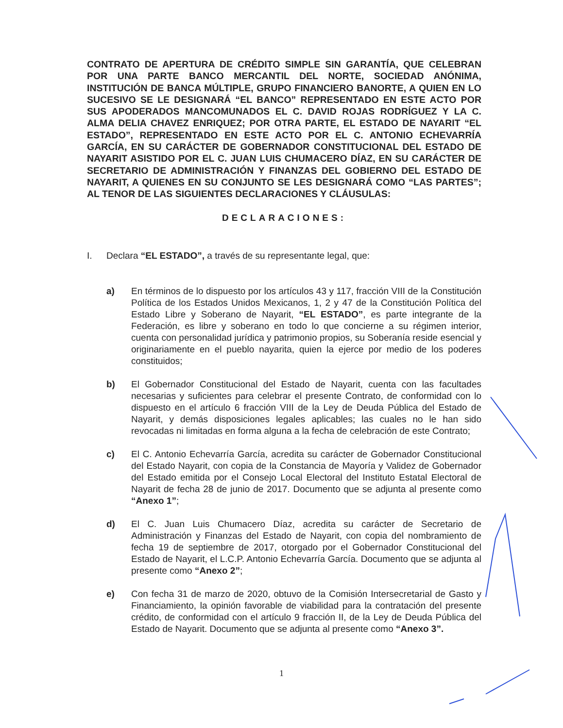CONTRATO DE APERTURA DE CRÉDITO SIMPLE SIN GARANTÍA, QUE CELEBRAN POR UNA PARTE BANCO MERCANTIL DEL NORTE, SOCIEDAD ANÓNIMA, INSTITUCIÓN DE BANCA MÚLTIPLE, GRUPO FINANCIERO BANORTE, A QUIEN EN LO SUCESIVO SE LE DESIGNARÁ “EL BANCO” REPRESENTADO EN ESTE ACTO POR SUS APODERADOS MANCOMUNADOS EL C. DAVID ROJAS RODRÍGUEZ Y LA C. ALMA DELIA CHAVEZ ENRIQUEZ; POR OTRA PARTE, EL ESTADO DE NAYARIT “EL ESTADO”, REPRESENTADO EN ESTE ACTO POR EL C. ANTONIO ECHEVARRÍA GARCÍA, EN SU CARÁCTER DE GOBERNADOR CONSTITUCIONAL DEL ESTADO DE NAYARIT ASISTIDO POR EL C. JUAN LUIS CHUMACERO DÍAZ, EN SU CARÁCTER DE SECRETARIO DE ADMINISTRACIÓN Y FINANZAS DEL GOBIERNO DEL ESTADO DE NAYARIT, A QUIENES EN SU CONJUNTO SE LES DESIGNARÁ COMO “LAS PARTES”; AL TENOR DE LAS SIGUIENTES DECLARACIONES Y CLÁUSULAS:
DECLARACIONES:
I. Declara “EL ESTADO”, a través de su representante legal, que:
a) En términos de lo dispuesto por los artículos 43 y 117, fracción VIII de la Constitución Política de los Estados Unidos Mexicanos, 1, 2 y 47 de la Constitución Política del Estado Libre y Soberano de Nayarit, “EL ESTADO”, es parte integrante de la Federación, es libre y soberano en todo lo que concierne a su régimen interior, cuenta con personalidad jurídica y patrimonio propios, su Soberanía reside esencial y originariamente en el pueblo nayarita, quien la ejerce por medio de los poderes constituidos;
b) El Gobernador Constitucional del Estado de Nayarit, cuenta con las facultades necesarias y suficientes para celebrar el presente Contrato, de conformidad con lo dispuesto en el artículo 6 fracción VIII de la Ley de Deuda Pública del Estado de Nayarit, y demás disposiciones legales aplicables; las cuales no le han sido revocadas ni limitadas en forma alguna a la fecha de celebración de este Contrato;
c) El C. Antonio Echevarría García, acredita su carácter de Gobernador Constitucional del Estado Nayarit, con copia de la Constancia de Mayoría y Validez de Gobernador del Estado emitida por el Consejo Local Electoral del Instituto Estatal Electoral de Nayarit de fecha 28 de junio de 2017. Documento que se adjunta al presente como “Anexo 1”;
d) El C. Juan Luis Chumacero Díaz, acredita su carácter de Secretario de Administración y Finanzas del Estado de Nayarit, con copia del nombramiento de fecha 19 de septiembre de 2017, otorgado por el Gobernador Constitucional del Estado de Nayarit, el L.C.P. Antonio Echevarría García. Documento que se adjunta al presente como “Anexo 2”;
e) Con fecha 31 de marzo de 2020, obtuvo de la Comisión Intersecretarial de Gasto y Financiamiento, la opinión favorable de viabilidad para la contratación del presente crédito, de conformidad con el artículo 9 fracción II, de la Ley de Deuda Pública del Estado de Nayarit. Documento que se adjunta al presente como “Anexo 3”.
1